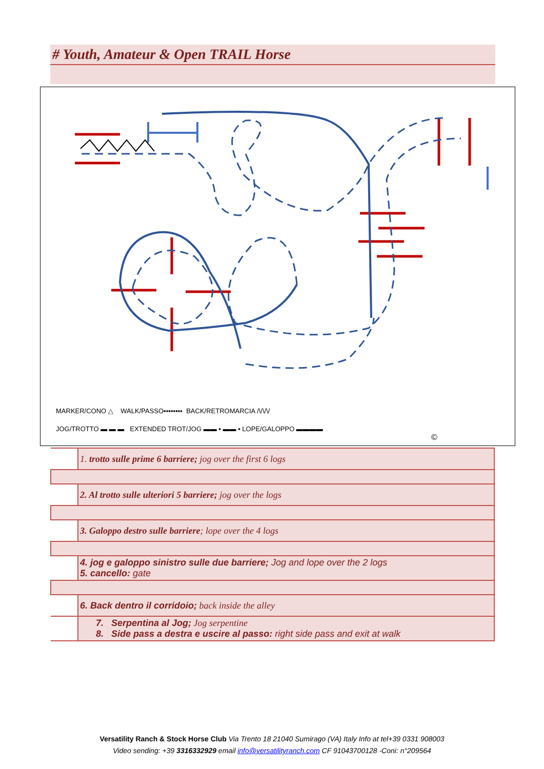# Youth, Amateur & Open TRAIL Horse
MARKER/CONO △ WALK/PASSO▪▪▪▪▪▪▪▪ BACK/RETROMARCIA /\/\/\/
JOG/TROTTO ▬ ▬ ▬ EXTENDED TROT/JOG ▬▬ ▪ ▬▬ ▪ LOPE/GALOPPO ▬▬▬▬
©
| | 1. trotto sulle prime 6 barriere; jog over the first 6 logs |
| | 2. Al trotto sulle ulteriori 5 barriere; jog over the logs |
| | 3. Galoppo destro sulle barriere ; lope over the 4 logs |
| | 4. jog e galoppo sinistro sulle due barriere; Jog and lope over the 2 logs 5. cancello: gate |
| | 6. Back dentro il corridoio; back inside the alley |
| | 7. Serpentina al Jog; Jog serpentine 8. Side pass a destra e uscire al passo: right side pass and exit at walk |
Versatility Ranch & Stock Horse Club Via Trento 18 21040 Sumirago (VA) Italy Info at tel+39 0331 908003
Video sending: +39 3316332929 email info@versatilityranch.com CF 91043700128 -Coni: n°209564